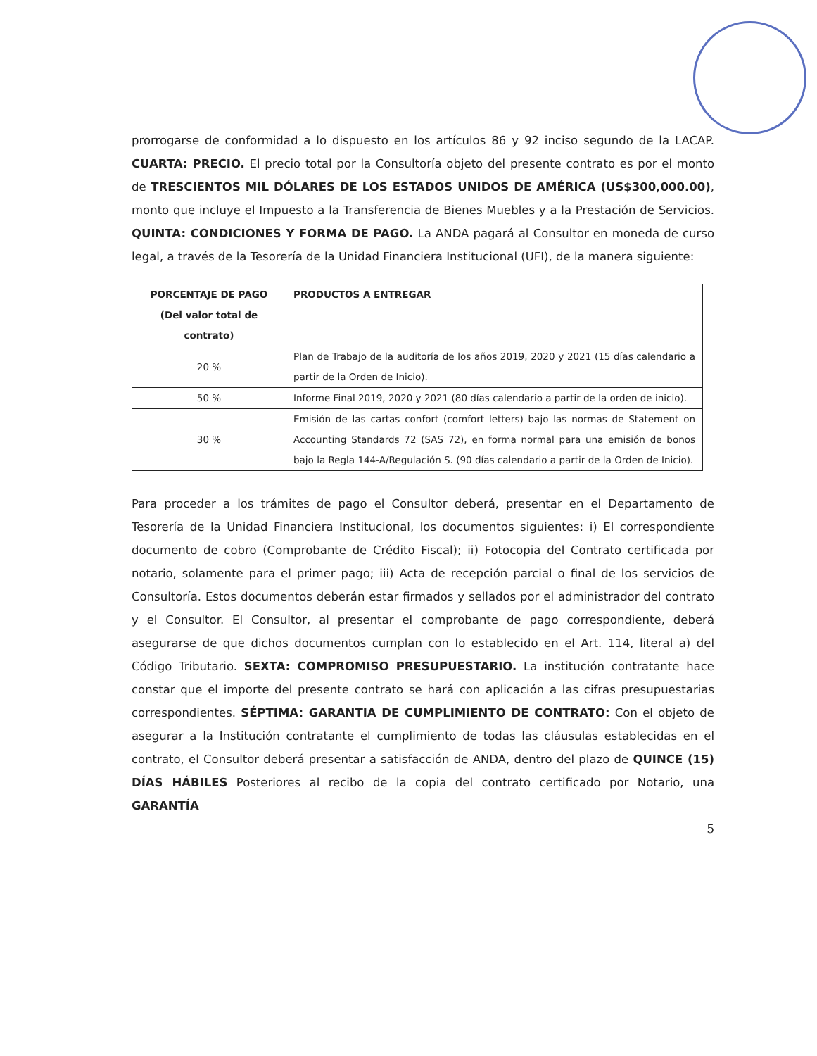prorrogarse de conformidad a lo dispuesto en los artículos 86 y 92 inciso segundo de la LACAP. CUARTA: PRECIO. El precio total por la Consultoría objeto del presente contrato es por el monto de TRESCIENTOS MIL DÓLARES DE LOS ESTADOS UNIDOS DE AMÉRICA (US$300,000.00), monto que incluye el Impuesto a la Transferencia de Bienes Muebles y a la Prestación de Servicios. QUINTA: CONDICIONES Y FORMA DE PAGO. La ANDA pagará al Consultor en moneda de curso legal, a través de la Tesorería de la Unidad Financiera Institucional (UFI), de la manera siguiente:
| PORCENTAJE DE PAGO (Del valor total de contrato) | PRODUCTOS A ENTREGAR |
| --- | --- |
| 20 % | Plan de Trabajo de la auditoría de los años 2019, 2020 y 2021 (15 días calendario a partir de la Orden de Inicio). |
| 50 % | Informe Final 2019, 2020 y 2021 (80 días calendario a partir de la orden de inicio). |
| 30 % | Emisión de las cartas confort (comfort letters) bajo las normas de Statement on Accounting Standards 72 (SAS 72), en forma normal para una emisión de bonos bajo la Regla 144-A/Regulación S. (90 días calendario a partir de la Orden de Inicio). |
Para proceder a los trámites de pago el Consultor deberá, presentar en el Departamento de Tesorería de la Unidad Financiera Institucional, los documentos siguientes: i) El correspondiente documento de cobro (Comprobante de Crédito Fiscal); ii) Fotocopia del Contrato certificada por notario, solamente para el primer pago; iii) Acta de recepción parcial o final de los servicios de Consultoría. Estos documentos deberán estar firmados y sellados por el administrador del contrato y el Consultor. El Consultor, al presentar el comprobante de pago correspondiente, deberá asegurarse de que dichos documentos cumplan con lo establecido en el Art. 114, literal a) del Código Tributario. SEXTA: COMPROMISO PRESUPUESTARIO. La institución contratante hace constar que el importe del presente contrato se hará con aplicación a las cifras presupuestarias correspondientes. SÉPTIMA: GARANTIA DE CUMPLIMIENTO DE CONTRATO: Con el objeto de asegurar a la Institución contratante el cumplimiento de todas las cláusulas establecidas en el contrato, el Consultor deberá presentar a satisfacción de ANDA, dentro del plazo de QUINCE (15) DÍAS HÁBILES Posteriores al recibo de la copia del contrato certificado por Notario, una GARANTÍA
5